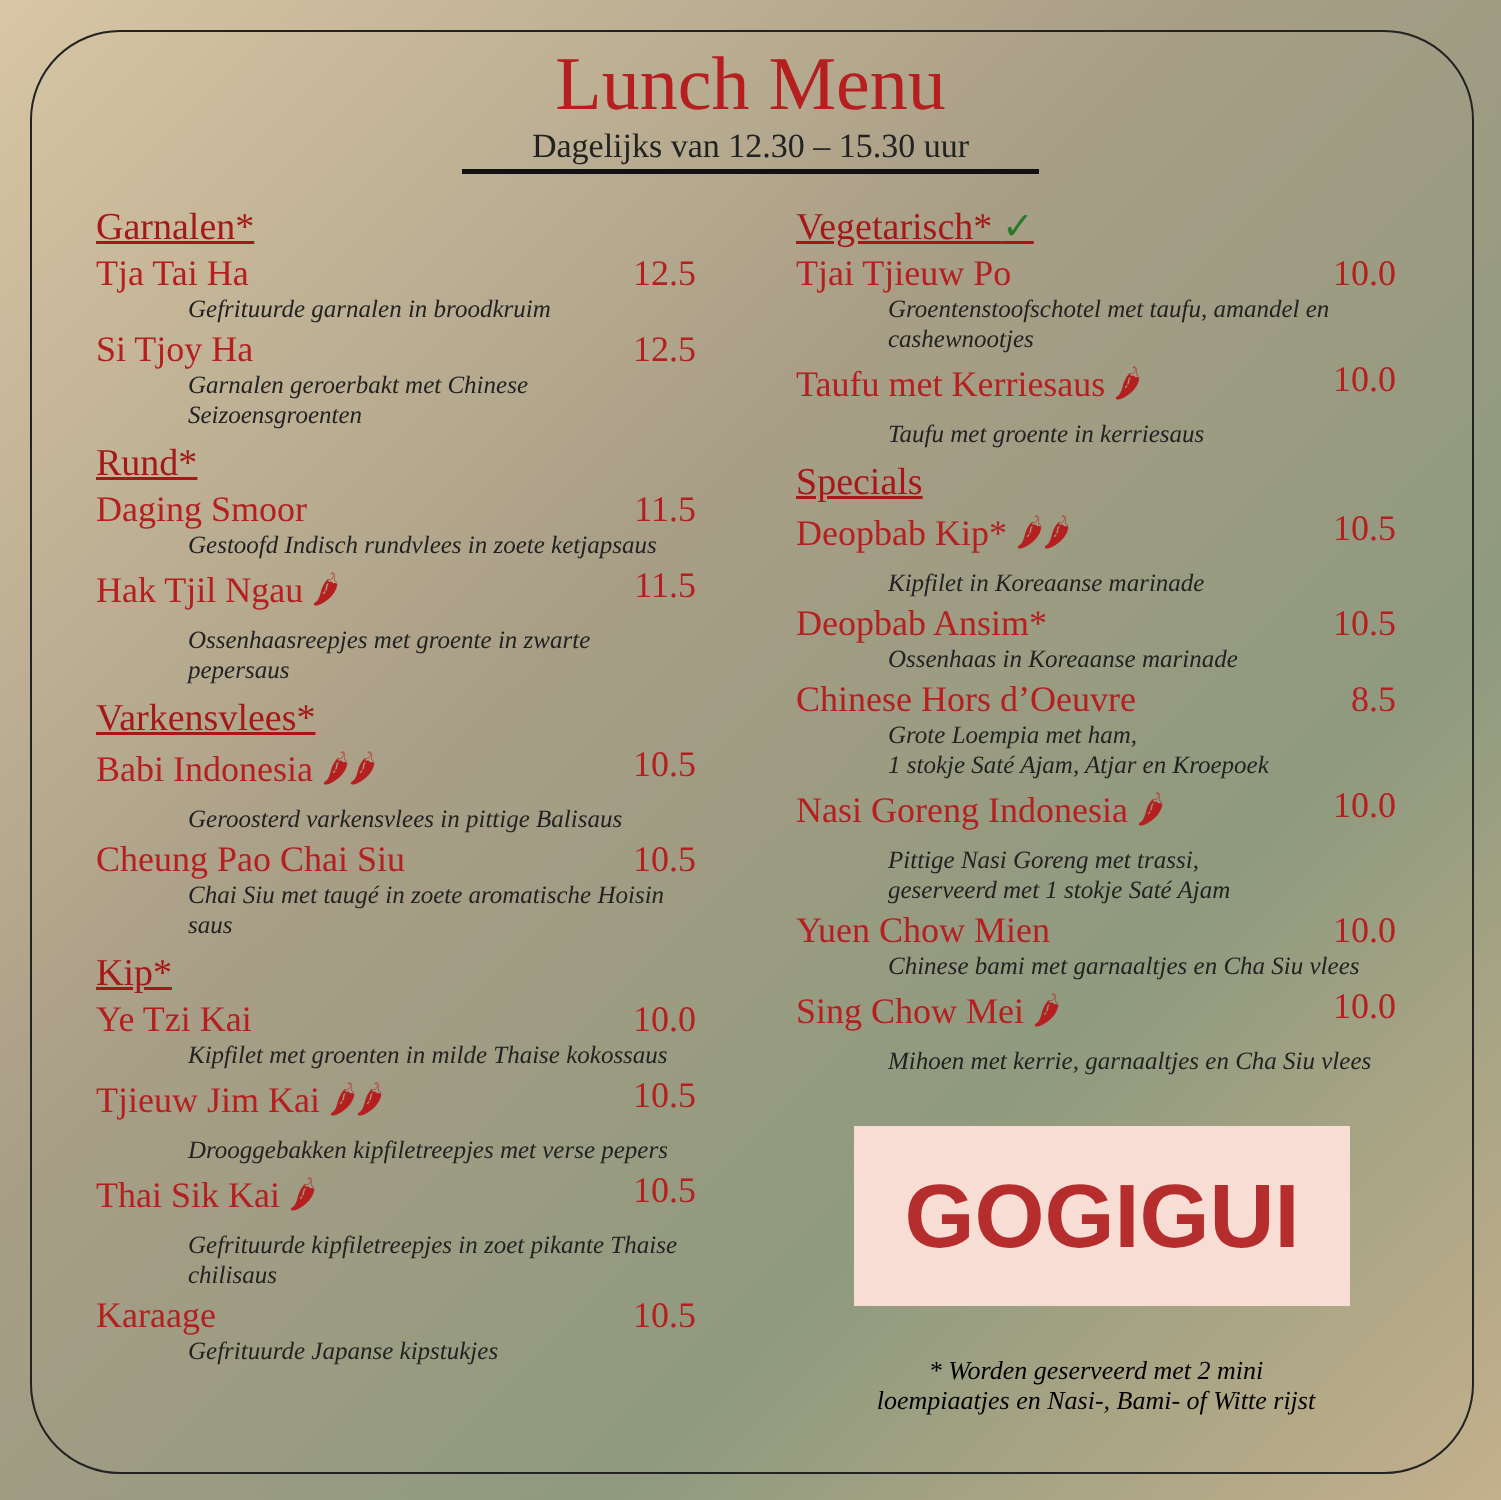Lunch Menu
Dagelijks van 12.30 – 15.30 uur
Garnalen*
Tja Tai Ha 12.5
Gefrituurde garnalen in broodkruim
Si Tjoy Ha 12.5
Garnalen geroerbakt met Chinese Seizoensgroenten
Rund*
Daging Smoor 11.5
Gestoofd Indisch rundvlees in zoete ketjapsaus
Hak Tjil Ngau 🌶 11.5
Ossenhaasreepjes met groente in zwarte pepersaus
Varkensvlees*
Babi Indonesia 🌶🌶 10.5
Geroosterd varkensvlees in pittige Balisaus
Cheung Pao Chai Siu 10.5
Chai Siu met taugé in zoete aromatische Hoisin saus
Kip*
Ye Tzi Kai 10.0
Kipfilet met groenten in milde Thaise kokossaus
Tjieuw Jim Kai 🌶🌶 10.5
Drooggebakken kipfiletreepjes met verse pepers
Thai Sik Kai 🌶 10.5
Gefrituurde kipfiletreepjes in zoet pikante Thaise chilisaus
Karaage 10.5
Gefrituurde Japanse kipstukjes
Vegetarisch* ✓
Tjai Tjieuw Po 10.0
Groentenstoofschotel met taufu, amandel en cashewnootjes
Taufu met Kerriesaus 🌶 10.0
Taufu met groente in kerriesaus
Specials
Deopbab Kip* 🌶🌶 10.5
Kipfilet in Koreaanse marinade
Deopbab Ansim* 10.5
Ossenhaas in Koreaanse marinade
Chinese Hors d’Oeuvre 8.5
Grote Loempia met ham,
1 stokje Saté Ajam, Atjar en Kroepoek
Nasi Goreng Indonesia 🌶 10.0
Pittige Nasi Goreng met trassi,
geserveerd met 1 stokje Saté Ajam
Yuen Chow Mien 10.0
Chinese bami met garnaaltjes en Cha Siu vlees
Sing Chow Mei 🌶 10.0
Mihoen met kerrie, garnaaltjes en Cha Siu vlees
GOGIGUI
* Worden geserveerd met 2 mini
loempiaatjes en Nasi-, Bami- of Witte rijst